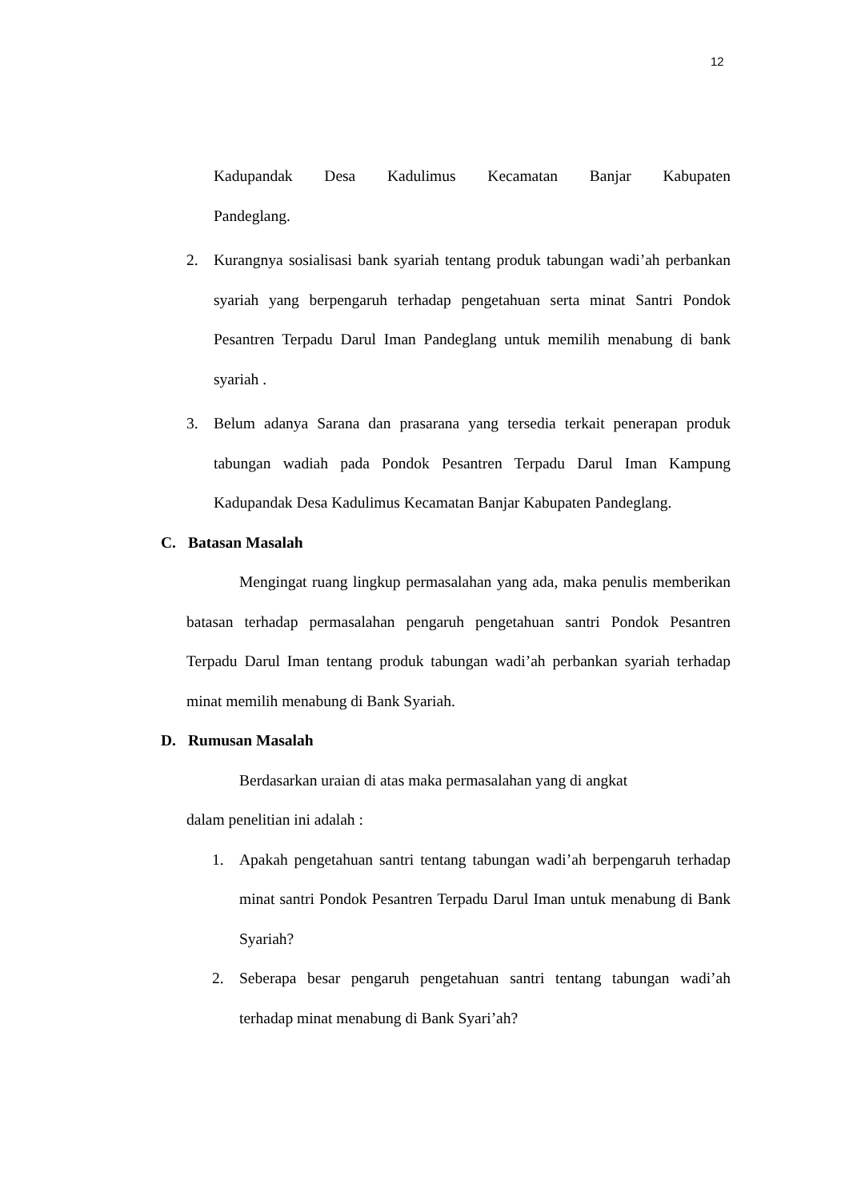12
Kadupandak Desa Kadulimus Kecamatan Banjar Kabupaten
Pandeglang.
2. Kurangnya sosialisasi bank syariah tentang produk tabungan wadi’ah perbankan syariah yang berpengaruh terhadap pengetahuan serta minat Santri Pondok Pesantren Terpadu Darul Iman Pandeglang untuk memilih menabung di bank syariah .
3. Belum adanya Sarana dan prasarana yang tersedia terkait penerapan produk tabungan wadiah pada Pondok Pesantren Terpadu Darul Iman Kampung Kadupandak Desa Kadulimus Kecamatan Banjar Kabupaten Pandeglang.
C. Batasan Masalah
Mengingat ruang lingkup permasalahan yang ada, maka penulis memberikan batasan terhadap permasalahan pengaruh pengetahuan santri Pondok Pesantren Terpadu Darul Iman tentang produk tabungan wadi’ah perbankan syariah terhadap minat memilih menabung di Bank Syariah.
D. Rumusan Masalah
Berdasarkan uraian di atas maka permasalahan yang di angkat
dalam penelitian ini adalah :
1. Apakah pengetahuan santri tentang tabungan wadi’ah berpengaruh terhadap minat santri Pondok Pesantren Terpadu Darul Iman untuk menabung di Bank Syariah?
2. Seberapa besar pengaruh pengetahuan santri tentang tabungan wadi’ah terhadap minat menabung di Bank Syari’ah?